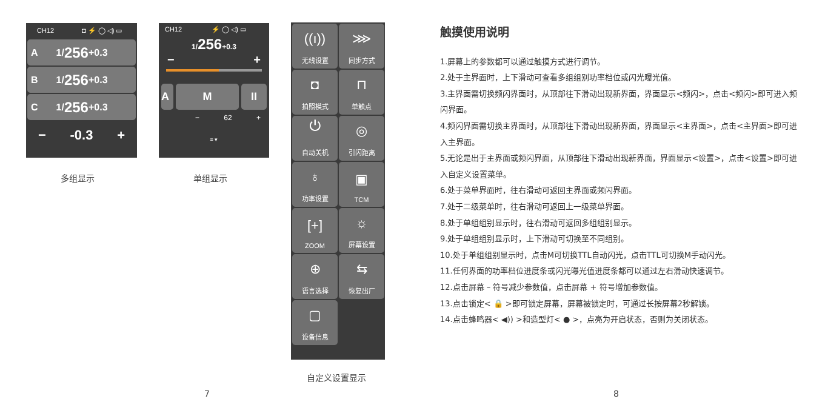CH12 ◘ ⚡ ◯ ◁) ▭
A 1/ 256 +0.3
B 1/ 256 +0.3
C 1/ 256 +0.3
− -0.3 +
多组显示
CH12 ⚡ ◯ ◁) ▭
1/256+0.3
− +
A M II
− 62 +
≡ ▾
单组显示
((ı))
无线设置
⋙
同步方式
◘
拍照模式
⊓
单触点
⏻
自动关机
◎
引闪距离
♁
功率设置
▣
TCM
[+]
ZOOM
☼
屏幕设置
⊕
语言选择
⇆
恢复出厂
▢
设备信息
自定义设置显示
7 8
触摸使用说明
1.屏幕上的参数都可以通过触摸方式进行调节。
2.处于主界面时，上下滑动可查看多组组别功率档位或闪光曝光值。
3.主界面需切换频闪界面时，从顶部往下滑动出现新界面，界面显示<频闪>，点击<频闪>即可进入频闪界面。
4.频闪界面需切换主界面时，从顶部往下滑动出现新界面，界面显示<主界面>，点击<主界面>即可进入主界面。
5.无论是出于主界面或频闪界面，从顶部往下滑动出现新界面，界面显示<设置>，点击<设置>即可进入自定义设置菜单。
6.处于菜单界面时，往右滑动可返回主界面或频闪界面。
7.处于二级菜单时，往右滑动可返回上一级菜单界面。
8.处于单组组别显示时，往右滑动可返回多组组别显示。
9.处于单组组别显示时，上下滑动可切换至不同组别。
10.处于单组组别显示时，点击M可切换TTL自动闪光，点击TTL可切换M手动闪光。
11.任何界面的功率档位进度条或闪光曝光值进度条都可以通过左右滑动快速调节。
12.点击屏幕 – 符号减少参数值，点击屏幕 + 符号增加参数值。
13.点击锁定< 🔒 >即可锁定屏幕，屏幕被锁定时，可通过长按屏幕2秒解锁。
14.点击蜂鸣器< ◀)) >和造型灯< ● >，点亮为开启状态，否则为关闭状态。